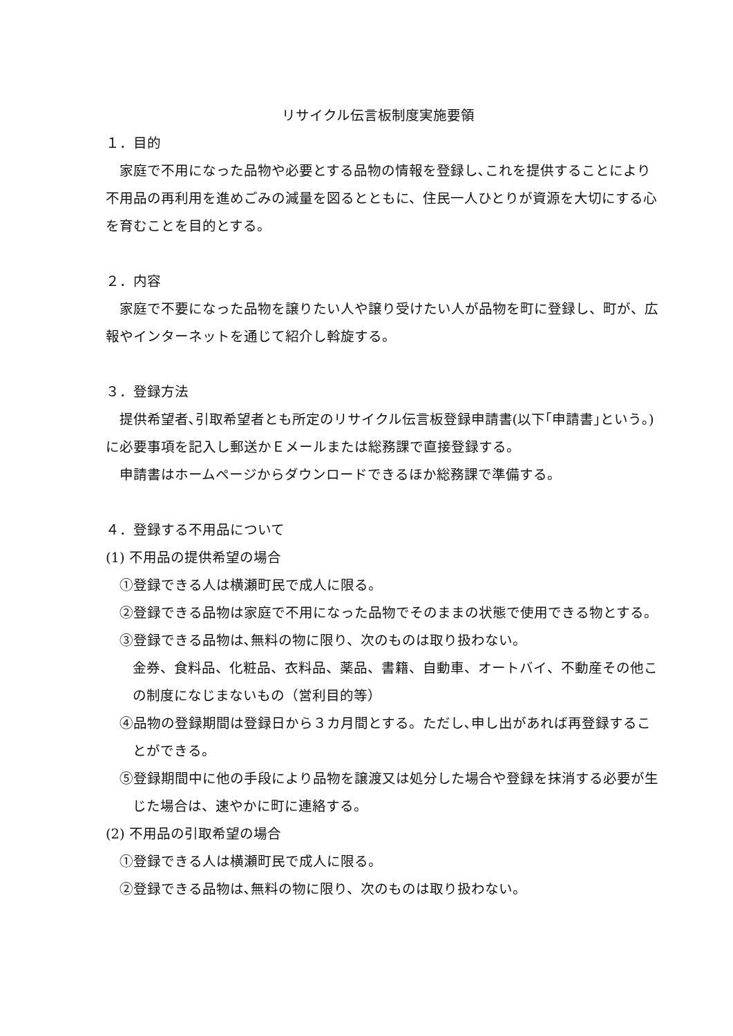リサイクル伝言板制度実施要領
１．目的
家庭で不用になった品物や必要とする品物の情報を登録し､これを提供することにより不用品の再利用を進めごみの減量を図るとともに、住民一人ひとりが資源を大切にする心を育むことを目的とする。
２．内容
家庭で不要になった品物を譲りたい人や譲り受けたい人が品物を町に登録し、町が、広報やインターネットを通じて紹介し斡旋する。
３．登録方法
提供希望者､引取希望者とも所定のリサイクル伝言板登録申請書(以下｢申請書｣という｡)に必要事項を記入し郵送かＥメールまたは総務課で直接登録する。
申請書はホームページからダウンロードできるほか総務課で準備する。
４．登録する不用品について
(1) 不用品の提供希望の場合
①登録できる人は横瀬町民で成人に限る。
②登録できる品物は家庭で不用になった品物でそのままの状態で使用できる物とする。
③登録できる品物は､無料の物に限り、次のものは取り扱わない。
金券、食料品、化粧品、衣料品、薬品、書籍、自動車、オートバイ、不動産その他この制度になじまないもの（営利目的等）
④品物の登録期間は登録日から３カ月間とする。ただし､申し出があれば再登録することができる。
⑤登録期間中に他の手段により品物を譲渡又は処分した場合や登録を抹消する必要が生じた場合は、速やかに町に連絡する。
(2) 不用品の引取希望の場合
①登録できる人は横瀬町民で成人に限る。
②登録できる品物は､無料の物に限り、次のものは取り扱わない。